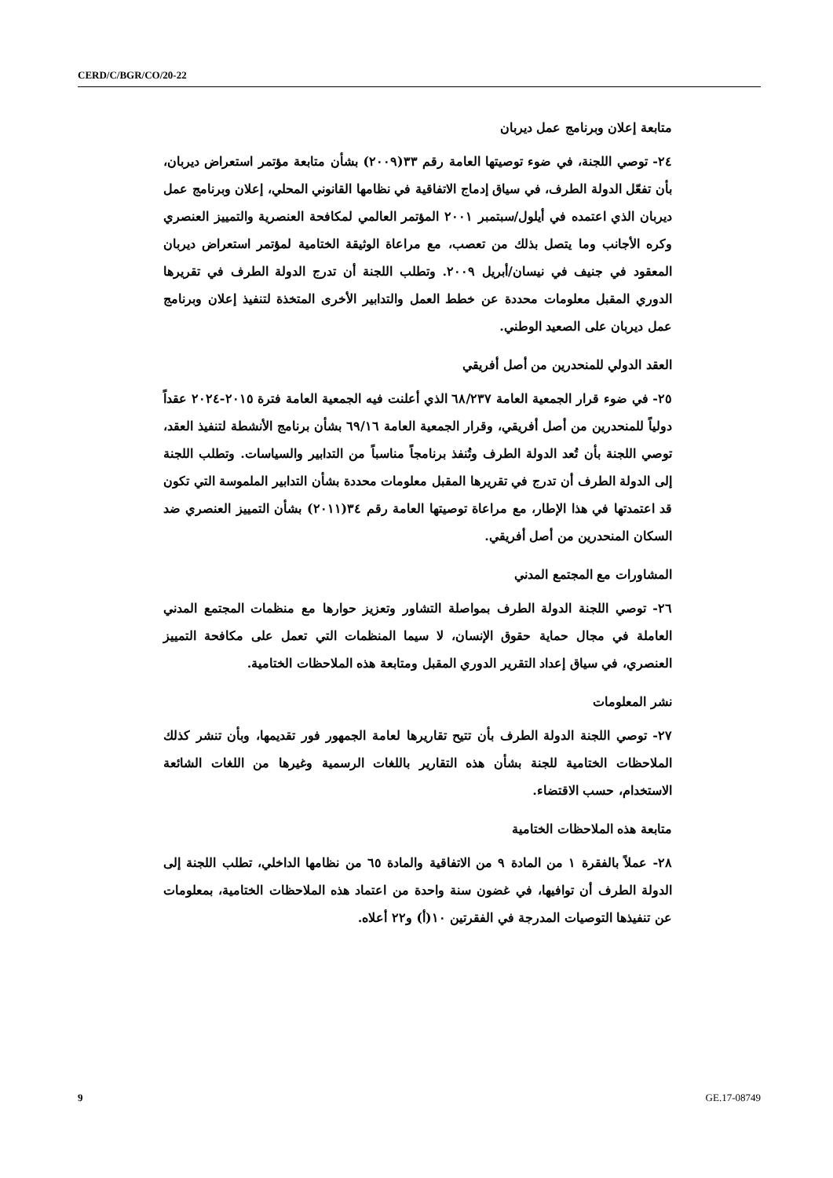CERD/C/BGR/CO/20-22
متابعة إعلان وبرنامج عمل ديربان
٢٤- توصي اللجنة، في ضوء توصيتها العامة رقم ٣٣(٢٠٠٩) بشأن متابعة مؤتمر استعراض ديربان، بأن تفعّل الدولة الطرف، في سياق إدماج الاتفاقية في نظامها القانوني المحلي، إعلان وبرنامج عمل ديربان الذي اعتمده في أيلول/سبتمبر ٢٠٠١ المؤتمر العالمي لمكافحة العنصرية والتمييز العنصري وكره الأجانب وما يتصل بذلك من تعصب، مع مراعاة الوثيقة الختامية لمؤتمر استعراض ديربان المعقود في جنيف في نيسان/أبريل ٢٠٠٩. وتطلب اللجنة أن تدرج الدولة الطرف في تقريرها الدوري المقبل معلومات محددة عن خطط العمل والتدابير الأخرى المتخذة لتنفيذ إعلان وبرنامج عمل ديربان على الصعيد الوطني.
العقد الدولي للمنحدرين من أصل أفريقي
٢٥- في ضوء قرار الجمعية العامة ٦٨/٢٣٧ الذي أعلنت فيه الجمعية العامة فترة ٢٠١٥-٢٠٢٤ عقداً دولياً للمنحدرين من أصل أفريقي، وقرار الجمعية العامة ٦٩/١٦ بشأن برنامج الأنشطة لتنفيذ العقد، توصي اللجنة بأن تُعد الدولة الطرف وتُنفذ برنامجاً مناسباً من التدابير والسياسات. وتطلب اللجنة إلى الدولة الطرف أن تدرج في تقريرها المقبل معلومات محددة بشأن التدابير الملموسة التي تكون قد اعتمدتها في هذا الإطار، مع مراعاة توصيتها العامة رقم ٣٤(٢٠١١) بشأن التمييز العنصري ضد السكان المنحدرين من أصل أفريقي.
المشاورات مع المجتمع المدني
٢٦- توصي اللجنة الدولة الطرف بمواصلة التشاور وتعزيز حوارها مع منظمات المجتمع المدني العاملة في مجال حماية حقوق الإنسان، لا سيما المنظمات التي تعمل على مكافحة التمييز العنصري، في سياق إعداد التقرير الدوري المقبل ومتابعة هذه الملاحظات الختامية.
نشر المعلومات
٢٧- توصي اللجنة الدولة الطرف بأن تتيح تقاريرها لعامة الجمهور فور تقديمها، وبأن تنشر كذلك الملاحظات الختامية للجنة بشأن هذه التقارير باللغات الرسمية وغيرها من اللغات الشائعة الاستخدام، حسب الاقتضاء.
متابعة هذه الملاحظات الختامية
٢٨- عملاً بالفقرة ١ من المادة ٩ من الاتفاقية والمادة ٦٥ من نظامها الداخلي، تطلب اللجنة إلى الدولة الطرف أن توافيها، في غضون سنة واحدة من اعتماد هذه الملاحظات الختامية، بمعلومات عن تنفيذها التوصيات المدرجة في الفقرتين ١٠(أ) و٢٢ أعلاه.
9 GE.17-08749